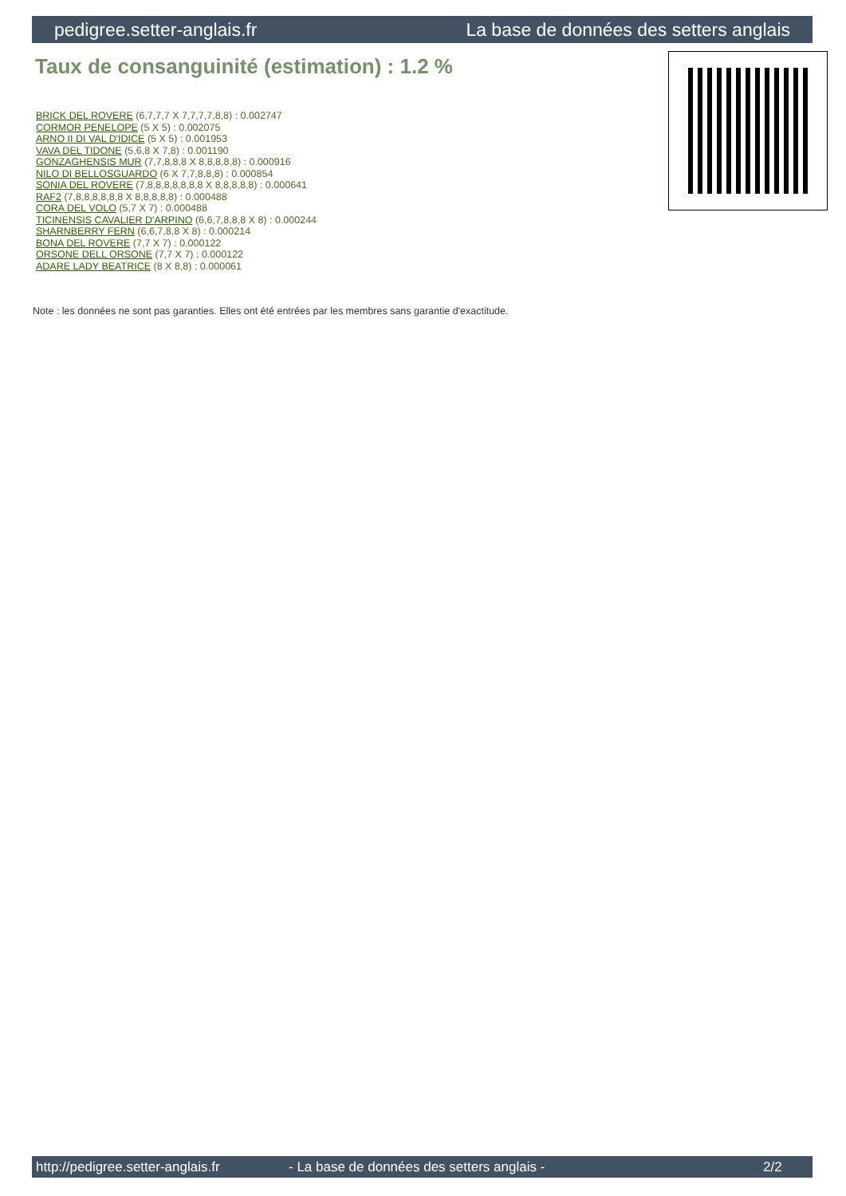pedigree.setter-anglais.fr La base de données des setters anglais
Taux de consanguinité (estimation) : 1.2 %
BRICK DEL ROVERE (6,7,7,7 X 7,7,7,7,8,8) : 0.002747
CORMOR PENELOPE (5 X 5) : 0.002075
ARNO II DI VAL D'IDICE (5 X 5) : 0.001953
VAVA DEL TIDONE (5,6,8 X 7,8) : 0.001190
GONZAGHENSIS MUR (7,7,8,8,8 X 8,8,8,8,8) : 0.000916
NILO DI BELLOSGUARDO (6 X 7,7,8,8,8) : 0.000854
SONIA DEL ROVERE (7,8,8,8,8,8,8,8 X 8,8,8,8,8) : 0.000641
RAF2 (7,8,8,8,8,8,8 X 8,8,8,8,8) : 0.000488
CORA DEL VOLO (5,7 X 7) : 0.000488
TICINENSIS CAVALIER D'ARPINO (6,6,7,8,8,8 X 8) : 0.000244
SHARNBERRY FERN (6,6,7,8,8 X 8) : 0.000214
BONA DEL ROVERE (7,7 X 7) : 0.000122
ORSONE DELL ORSONE (7,7 X 7) : 0.000122
ADARE LADY BEATRICE (8 X 8,8) : 0.000061
Note : les données ne sont pas garanties. Elles ont été entrées par les membres sans garantie d'exactitude.
http://pedigree.setter-anglais.fr - La base de données des setters anglais - 2/2